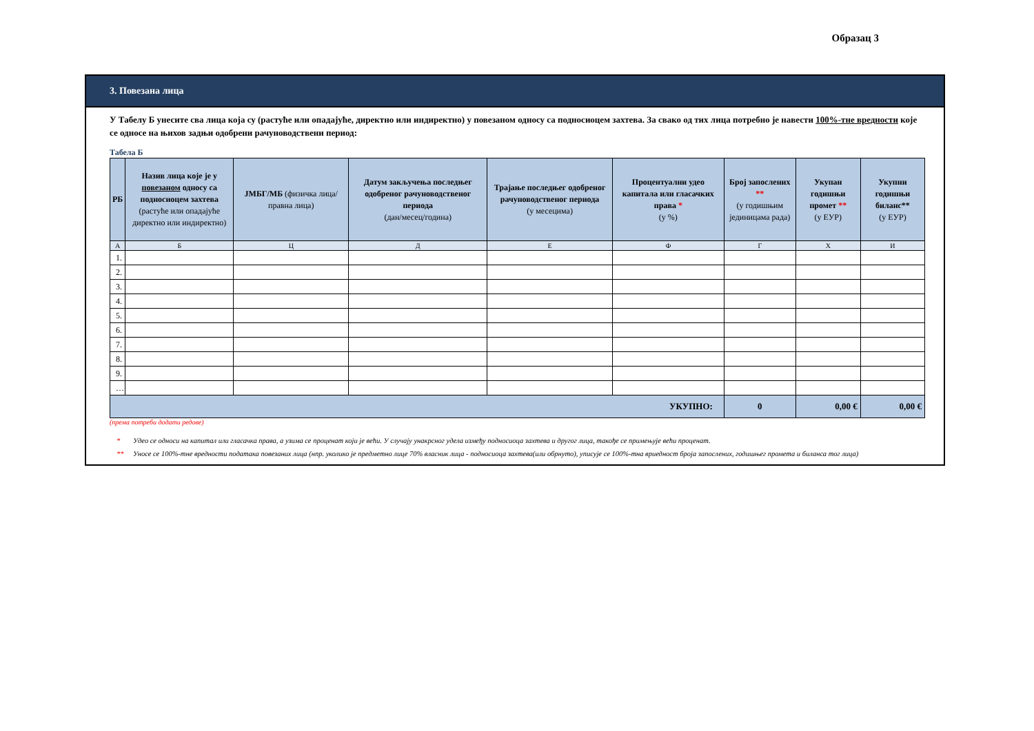Образац 3
3. Повезана лица
У Табелу Б унесите сва лица која су (растуће или опадајуће, директно или индиректно) у повезаном односу са подносиоцем захтева. За свако од тих лица потребно је навести 100%-тне вредности које се односе на њихов задњи одобрени рачуноводствени период:
Табела Б
| РБ | Назив лица које је у повезаном односу са подносиоцем захтева (растуће или опадајуће директно или индиректно) | ЈМБГ/МБ (физичка лица/правна лица) | Датум закључења последњег одобреног рачуноводственог периода (дан/месец/година) | Трајање последњег одобреног рачуноводственог периода (у месецима) | Процентуални удео капитала или гласачких права * (у %) | Број запослених ** (у годишњим јединицама рада) | Укупан годишњи промет ** (у ЕУР) | Укупни годишњи биланс** (у ЕУР) |
| --- | --- | --- | --- | --- | --- | --- | --- | --- |
| А | Б | Ц | Д | Е | Ф | Г | Х | И |
| 1. | | | | | | | | |
| 2. | | | | | | | | |
| 3. | | | | | | | | |
| 4. | | | | | | | | |
| 5. | | | | | | | | |
| 6. | | | | | | | | |
| 7. | | | | | | | | |
| 8. | | | | | | | | |
| 9. | | | | | | | | |
| … | | | | | | | | |
| УКУПНО: | | | | | | 0 | 0,00 € | 0,00 € |
(према потреби додати редове)
* Удео се односи на капитал или гласачка права, а узима се проценат који је већи. У случају унакрсног удела између подносиоца захтева и другог лица, такође се примењује већи проценат.
** Уносе се 100%-тне вредности података повезаних лица (нпр. уколико је предметно лице 70% власник лица - подносиоца захтева(или обрнуто), уписује се 100%-тна вриедност броја запослених, годишњег промета и биланса тог лица)